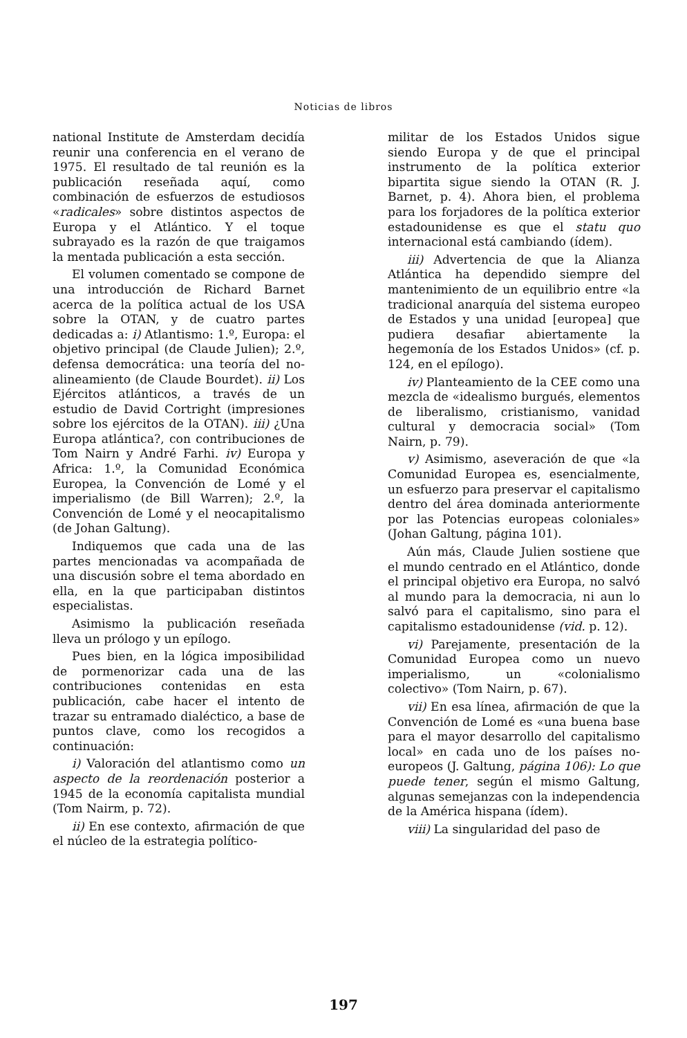Noticias de libros
national Institute de Amsterdam decidía reunir una conferencia en el verano de 1975. El resultado de tal reunión es la publicación reseñada aquí, como combinación de esfuerzos de estudiosos «radicales» sobre distintos aspectos de Europa y el Atlántico. Y el toque subrayado es la razón de que traigamos la mentada publicación a esta sección.
El volumen comentado se compone de una introducción de Richard Barnet acerca de la política actual de los USA sobre la OTAN, y de cuatro partes dedicadas a: i) Atlantismo: 1.º, Europa: el objetivo principal (de Claude Julien); 2.º, defensa democrática: una teoría del no-alineamiento (de Claude Bourdet). ii) Los Ejércitos atlánticos, a través de un estudio de David Cortright (impresiones sobre los ejércitos de la OTAN). iii) ¿Una Europa atlántica?, con contribuciones de Tom Nairn y André Farhi. iv) Europa y Africa: 1.º, la Comunidad Económica Europea, la Convención de Lomé y el imperialismo (de Bill Warren); 2.º, la Convención de Lomé y el neocapitalismo (de Johan Galtung).
Indiquemos que cada una de las partes mencionadas va acompañada de una discusión sobre el tema abordado en ella, en la que participaban distintos especialistas.
Asimismo la publicación reseñada lleva un prólogo y un epílogo.
Pues bien, en la lógica imposibilidad de pormenorizar cada una de las contribuciones contenidas en esta publicación, cabe hacer el intento de trazar su entramado dialéctico, a base de puntos clave, como los recogidos a continuación:
i) Valoración del atlantismo como un aspecto de la reordenación posterior a 1945 de la economía capitalista mundial (Tom Nairm, p. 72).
ii) En ese contexto, afirmación de que el núcleo de la estrategia político-
militar de los Estados Unidos sigue siendo Europa y de que el principal instrumento de la política exterior bipartita sigue siendo la OTAN (R. J. Barnet, p. 4). Ahora bien, el problema para los forjadores de la política exterior estadounidense es que el statu quo internacional está cambiando (ídem).
iii) Advertencia de que la Alianza Atlántica ha dependido siempre del mantenimiento de un equilibrio entre «la tradicional anarquía del sistema europeo de Estados y una unidad [europea] que pudiera desafiar abiertamente la hegemonía de los Estados Unidos» (cf. p. 124, en el epílogo).
iv) Planteamiento de la CEE como una mezcla de «idealismo burgués, elementos de liberalismo, cristianismo, vanidad cultural y democracia social» (Tom Nairn, p. 79).
v) Asimismo, aseveración de que «la Comunidad Europea es, esencialmente, un esfuerzo para preservar el capitalismo dentro del área dominada anteriormente por las Potencias europeas coloniales» (Johan Galtung, página 101).
Aún más, Claude Julien sostiene que el mundo centrado en el Atlántico, donde el principal objetivo era Europa, no salvó al mundo para la democracia, ni aun lo salvó para el capitalismo, sino para el capitalismo estadounidense (vid. p. 12).
vi) Parejamente, presentación de la Comunidad Europea como un nuevo imperialismo, un «colonialismo colectivo» (Tom Nairn, p. 67).
vii) En esa línea, afirmación de que la Convención de Lomé es «una buena base para el mayor desarrollo del capitalismo local» en cada uno de los países no-europeos (J. Galtung, página 106): Lo que puede tener, según el mismo Galtung, algunas semejanzas con la independencia de la América hispana (ídem).
viii) La singularidad del paso de
197